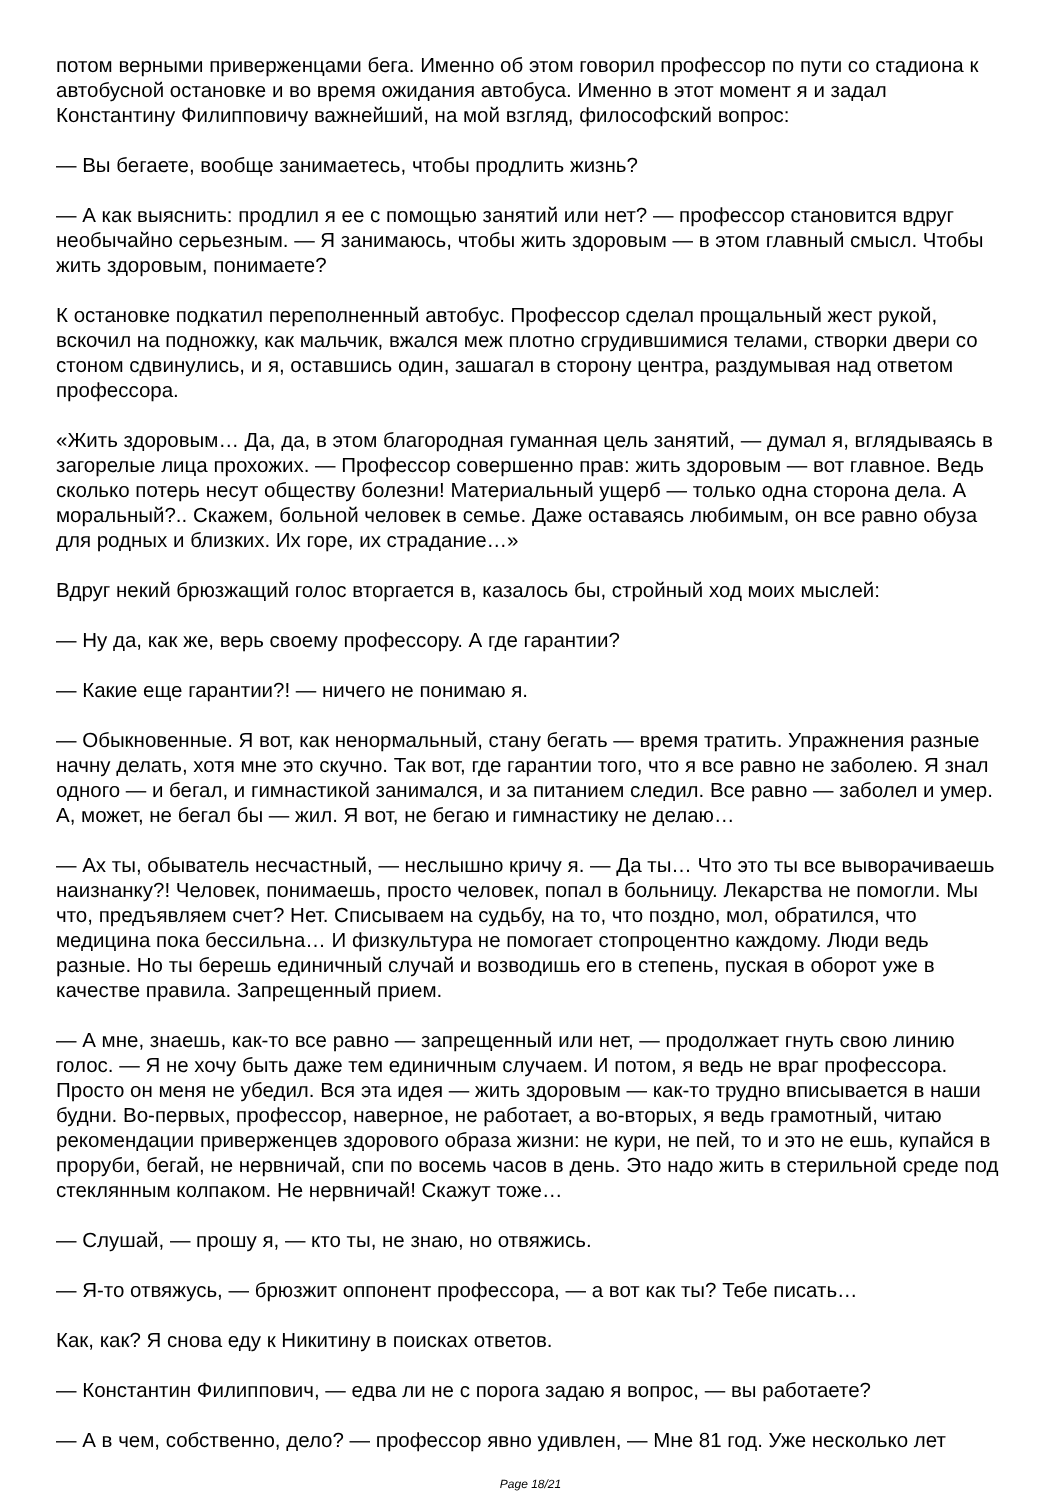потом верными приверженцами бега. Именно об этом говорил профессор по пути со стадиона к автобусной остановке и во время ожидания автобуса. Именно в этот момент я и задал Константину Филипповичу важнейший, на мой взгляд, философский вопрос:
— Вы бегаете, вообще занимаетесь, чтобы продлить жизнь?
— А как выяснить: продлил я ее с помощью занятий или нет? — профессор становится вдруг необычайно серьезным. — Я занимаюсь, чтобы жить здоровым — в этом главный смысл. Чтобы жить здоровым, понимаете?
К остановке подкатил переполненный автобус. Профессор сделал прощальный жест рукой, вскочил на подножку, как мальчик, вжался меж плотно сгрудившимися телами, створки двери со стоном сдвинулись, и я, оставшись один, зашагал в сторону центра, раздумывая над ответом профессора.
«Жить здоровым… Да, да, в этом благородная гуманная цель занятий, — думал я, вглядываясь в загорелые лица прохожих. — Профессор совершенно прав: жить здоровым — вот главное. Ведь сколько потерь несут обществу болезни! Материальный ущерб — только одна сторона дела. А моральный?.. Скажем, больной человек в семье. Даже оставаясь любимым, он все равно обуза для родных и близких. Их горе, их страдание…»
Вдруг некий брюзжащий голос вторгается в, казалось бы, стройный ход моих мыслей:
— Ну да, как же, верь своему профессору. А где гарантии?
— Какие еще гарантии?! — ничего не понимаю я.
— Обыкновенные. Я вот, как ненормальный, стану бегать — время тратить. Упражнения разные начну делать, хотя мне это скучно. Так вот, где гарантии того, что я все равно не заболею. Я знал одного — и бегал, и гимнастикой занимался, и за питанием следил. Все равно — заболел и умер. А, может, не бегал бы — жил. Я вот, не бегаю и гимнастику не делаю…
— Ах ты, обыватель несчастный, — неслышно кричу я. — Да ты… Что это ты все выворачиваешь наизнанку?! Человек, понимаешь, просто человек, попал в больницу. Лекарства не помогли. Мы что, предъявляем счет? Нет. Списываем на судьбу, на то, что поздно, мол, обратился, что медицина пока бессильна… И физкультура не помогает стопроцентно каждому. Люди ведь разные. Но ты берешь единичный случай и возводишь его в степень, пуская в оборот уже в качестве правила. Запрещенный прием.
— А мне, знаешь, как-то все равно — запрещенный или нет, — продолжает гнуть свою линию голос. — Я не хочу быть даже тем единичным случаем. И потом, я ведь не враг профессора. Просто он меня не убедил. Вся эта идея — жить здоровым — как-то трудно вписывается в наши будни. Во-первых, профессор, наверное, не работает, а во-вторых, я ведь грамотный, читаю рекомендации приверженцев здорового образа жизни: не кури, не пей, то и это не ешь, купайся в проруби, бегай, не нервничай, спи по восемь часов в день. Это надо жить в стерильной среде под стеклянным колпаком. Не нервничай! Скажут тоже…
— Слушай, — прошу я, — кто ты, не знаю, но отвяжись.
— Я-то отвяжусь, — брюзжит оппонент профессора, — а вот как ты? Тебе писать…
Как, как? Я снова еду к Никитину в поисках ответов.
— Константин Филиппович, — едва ли не с порога задаю я вопрос, — вы работаете?
— А в чем, собственно, дело? — профессор явно удивлен, — Мне 81 год. Уже несколько лет
Page 18/21